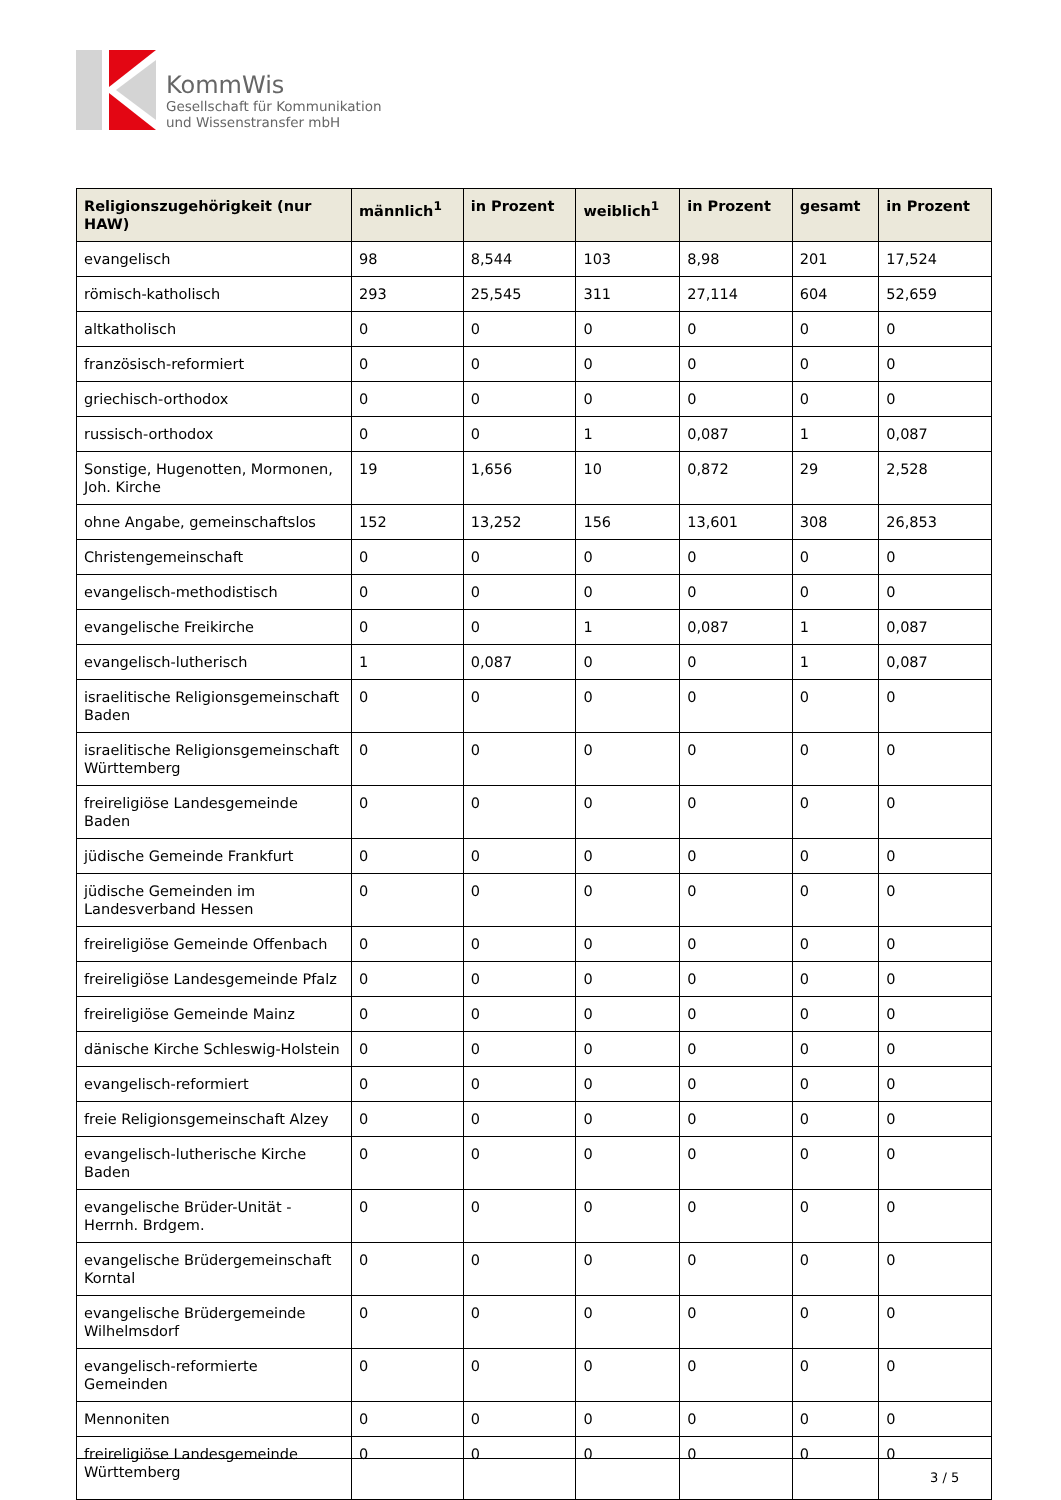KommWis
Gesellschaft für Kommunikation
und Wissenstransfer mbH
| Religionszugehörigkeit (nur HAW) | männlich<sup>1</sup> | in Prozent | weiblich<sup>1</sup> | in Prozent | gesamt | in Prozent |
| --- | --- | --- | --- | --- | --- | --- |
| evangelisch | 98 | 8,544 | 103 | 8,98 | 201 | 17,524 |
| römisch-katholisch | 293 | 25,545 | 311 | 27,114 | 604 | 52,659 |
| altkatholisch | 0 | 0 | 0 | 0 | 0 | 0 |
| französisch-reformiert | 0 | 0 | 0 | 0 | 0 | 0 |
| griechisch-orthodox | 0 | 0 | 0 | 0 | 0 | 0 |
| russisch-orthodox | 0 | 0 | 1 | 0,087 | 1 | 0,087 |
| Sonstige, Hugenotten, Mormonen, Joh. Kirche | 19 | 1,656 | 10 | 0,872 | 29 | 2,528 |
| ohne Angabe, gemeinschaftslos | 152 | 13,252 | 156 | 13,601 | 308 | 26,853 |
| Christengemeinschaft | 0 | 0 | 0 | 0 | 0 | 0 |
| evangelisch-methodistisch | 0 | 0 | 0 | 0 | 0 | 0 |
| evangelische Freikirche | 0 | 0 | 1 | 0,087 | 1 | 0,087 |
| evangelisch-lutherisch | 1 | 0,087 | 0 | 0 | 1 | 0,087 |
| israelitische Religionsgemeinschaft Baden | 0 | 0 | 0 | 0 | 0 | 0 |
| israelitische Religionsgemeinschaft Württemberg | 0 | 0 | 0 | 0 | 0 | 0 |
| freireligiöse Landesgemeinde Baden | 0 | 0 | 0 | 0 | 0 | 0 |
| jüdische Gemeinde Frankfurt | 0 | 0 | 0 | 0 | 0 | 0 |
| jüdische Gemeinden im Landesverband Hessen | 0 | 0 | 0 | 0 | 0 | 0 |
| freireligiöse Gemeinde Offenbach | 0 | 0 | 0 | 0 | 0 | 0 |
| freireligiöse Landesgemeinde Pfalz | 0 | 0 | 0 | 0 | 0 | 0 |
| freireligiöse Gemeinde Mainz | 0 | 0 | 0 | 0 | 0 | 0 |
| dänische Kirche Schleswig-Holstein | 0 | 0 | 0 | 0 | 0 | 0 |
| evangelisch-reformiert | 0 | 0 | 0 | 0 | 0 | 0 |
| freie Religionsgemeinschaft Alzey | 0 | 0 | 0 | 0 | 0 | 0 |
| evangelisch-lutherische Kirche Baden | 0 | 0 | 0 | 0 | 0 | 0 |
| evangelische Brüder-Unität - Herrnh. Brdgem. | 0 | 0 | 0 | 0 | 0 | 0 |
| evangelische Brüdergemeinschaft Korntal | 0 | 0 | 0 | 0 | 0 | 0 |
| evangelische Brüdergemeinde Wilhelmsdorf | 0 | 0 | 0 | 0 | 0 | 0 |
| evangelisch-reformierte Gemeinden | 0 | 0 | 0 | 0 | 0 | 0 |
| Mennoniten | 0 | 0 | 0 | 0 | 0 | 0 |
| freireligiöse Landesgemeinde Württemberg | 0 | 0 | 0 | 0 | 0 | 0 |
3 / 5